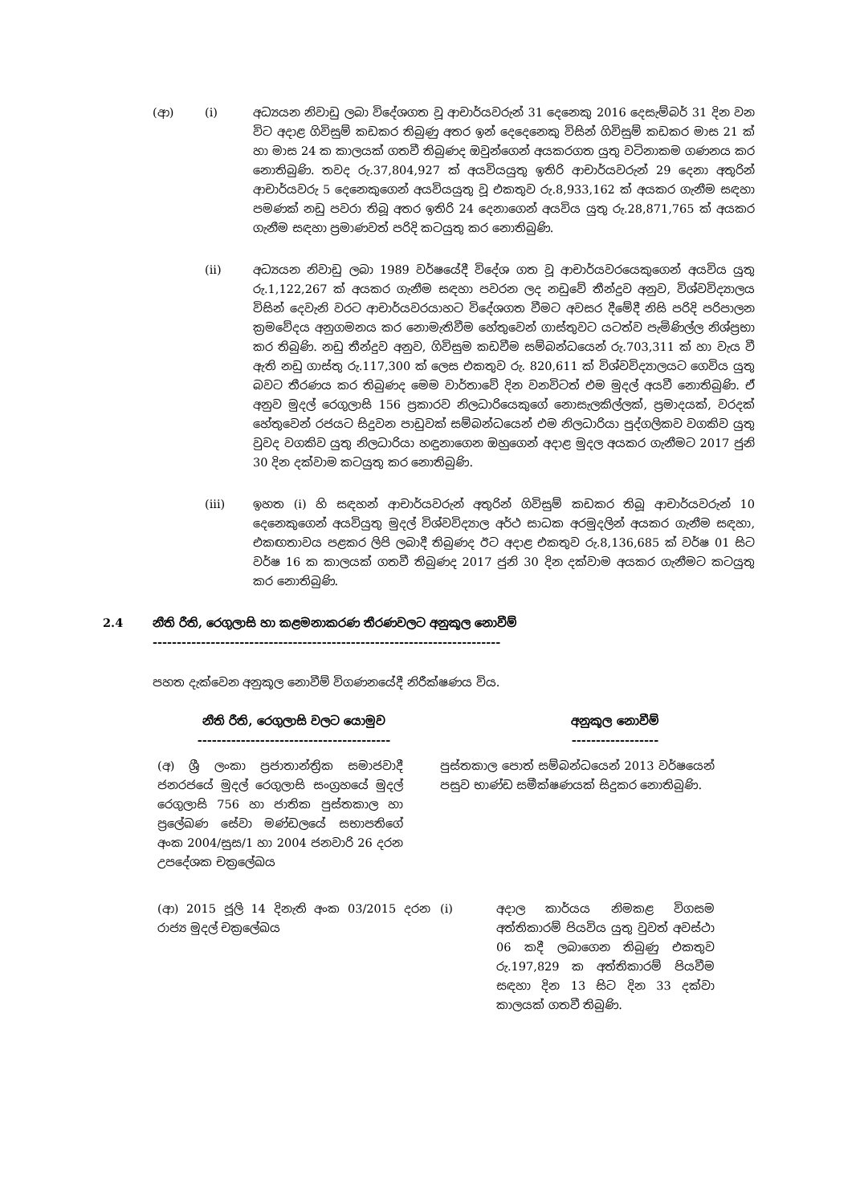(ආ) (i) අධ්‍යයන නිවාඩු ලබා විදේශගත වූ ආචාර්යවරුන් 31 දෙනෙකු 2016 දෙසැම්බර් 31 දින වන විට අදාළ ගිවිසුම් කඩකර තිබුණු අතර ඉන් දෙදෙනෙකු විසින් ගිවිසුම් කඩකර මාස 21 ක් හා මාස 24 ක කාලයක් ගතවී තිබුණද ඔවුන්ගෙන් අයකරගත යුතු වටිනාකම ගණනය කර නොතිබුණි. තවද රු.37,804,927 ක් අයවියයුතු ඉතිරි ආචාර්යවරුන් 29 දෙනා අතුරින් ආචාර්යවරු 5 දෙනෙකුගෙන් අයවියයුතු වූ එකතුව රු.8,933,162 ක් අයකර ගැනීම සඳහා පමණක් නඩු පවරා තිබූ අතර ඉතිරි 24 දෙනාගෙන් අයවිය යුතු රු.28,871,765 ක් අයකර ගැනීම සඳහා ප්‍රමාණවත් පරිදි කටයුතු කර නොතිබුණි.
(ii) අධ්‍යයන නිවාඩු ලබා 1989 වර්ෂයේදී විදේශ ගත වූ ආචාර්යවරයෙකුගෙන් අයවිය යුතු රු.1,122,267 ක් අයකර ගැනීම සඳහා පවරන ලද නඩුවේ තීන්දුව අනුව, විශ්වවිද්‍යාලය විසින් දෙවැනි වරට ආචාර්යවරයාහට විදේශගත වීමට අවසර දීමේදී නිසි පරිදි පරිපාලන ක්‍රමවේදය අනුගමනය කර නොමැතිවීම හේතුවෙන් ගාස්තුවට යටත්ව පැමිණිල්ල නිශ්ප්‍රභා කර තිබුණි. නඩු තීන්දුව අනුව, ගිවිසුම කඩවීම සම්බන්ධයෙන් රු.703,311 ක් හා වැය වී ඇති නඩු ගාස්තු රු.117,300 ක් ලෙස එකතුව රු. 820,611 ක් විශ්වවිද්‍යාලයට ගෙවිය යුතු බවට තීරණය කර තිබුණද මෙම වාර්තාවේ දින වනවිටත් එම මුදල් අයවී නොතිබුණි. ඒ අනුව මුදල් රෙගුලාසි 156 ප්‍රකාරව නිලධාරියෙකුගේ නොසැලකිල්ලක්, ප්‍රමාදයක්, වරදක් හේතුවෙන් රජයට සිදුවන පාඩුවක් සම්බන්ධයෙන් එම නිලධාරියා පුද්ගලිකව වගකිව යුතු වුවද වගකිව යුතු නිලධාරියා හඳුනාගෙන ඔහුගෙන් අදාළ මුදල අයකර ගැනීමට 2017 ජුනි 30 දින දක්වාම කටයුතු කර නොතිබුණි.
(iii) ඉහත (i) හි සඳහන් ආචාර්යවරුන් අතුරින් ගිවිසුම් කඩකර තිබූ ආචාර්යවරුන් 10 දෙනෙකුගෙන් අයවියුතු මුදල් විශ්වවිද්‍යාල අර්ථ සාධක අරමුදලින් අයකර ගැනීම සඳහා, එකඟතාවය පළකර ලිපි ලබාදී තිබුණද ඊට අදාළ එකතුව රු.8,136,685 ක් වර්ෂ 01 සිට වර්ෂ 16 ක කාලයක් ගතවී තිබුණද 2017 ජුනි 30 දින දක්වාම අයකර ගැනීමට කටයුතු කර නොතිබුණි.
2.4 නීති රීති, රෙගුලාසි හා කළමනාකරණ තීරණවලට අනුකූල නොවීම්
------------------------------------------------------------------------
පහත දැක්වෙන අනුකූල නොවීම් විගණනයේදී නිරීක්ෂණය විය.
| නීති රීති, රෙගුලාසි වලට යොමුව ---------------------------------------- | අනුකූල නොවීම් ------------------ |
| --- | --- |
| (අ) ශ්‍රී ලංකා ප්‍රජාතාන්ත්‍රික සමාජවාදී ජනරජයේ මුදල් රෙගුලාසි සංග්‍රහයේ මුදල් රෙගුලාසි 756 හා ජාතික පුස්තකාල හා ප්‍රලේඛණ සේවා මණ්ඩලයේ සභාපතිගේ අංක 2004/සුස/1 හා 2004 ජනවාරි 26 දරන උපදේශක චක්‍රලේඛය | පුස්තකාල පොත් සම්බන්ධයෙන් 2013 වර්ෂයෙන් පසුව භාණ්ඩ සමීක්ෂණයක් සිදුකර නොතිබුණි. |
| (ආ) 2015 ජූලි 14 දිනැති අංක 03/2015 දරන රාජ්‍ය මුදල් චක්‍රලේඛය | (i) අදාල කාර්යය නිමකළ විගසම අත්තිකාරම් පියවිය යුතු වුවත් අවස්ථා 06 කදී ලබාගෙන තිබුණු එකතුව රු.197,829 ක අත්තිකාරම් පියවීම සඳහා දින 13 සිට දින 33 දක්වා කාලයක් ගතවී තිබුණි. |